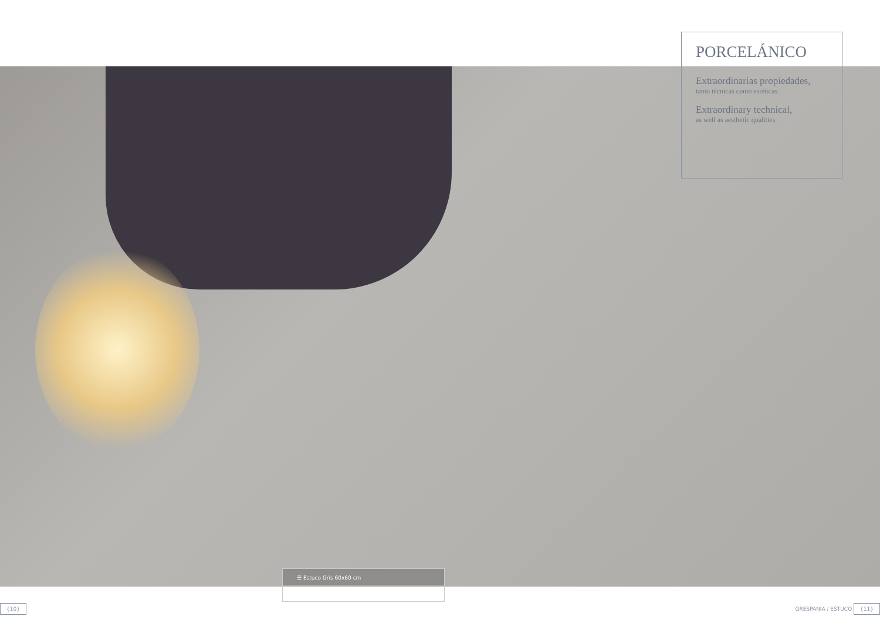PORCELÁNICO
Extraordinarias propiedades,
tanto técnicas como estéticas.
Extraordinary technical,
as well as aesthetic qualities.
☰ Estuco Gris 60x60 cm
{10} GRESPANIA / ESTUCO {11}